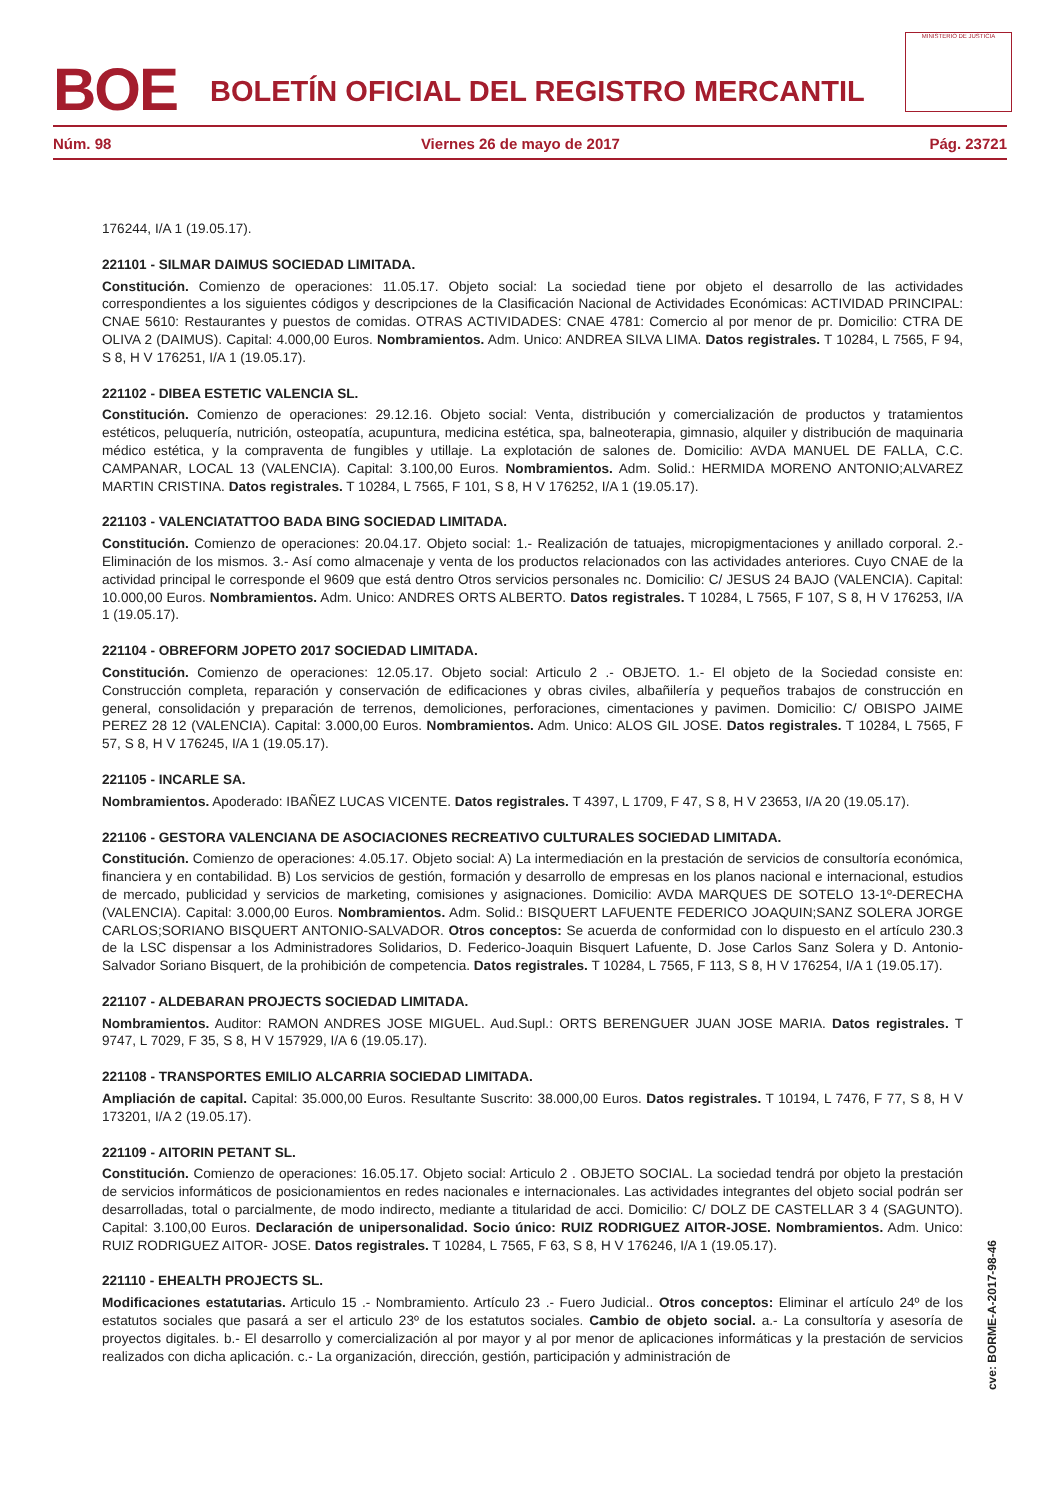BOE
BOLETÍN OFICIAL DEL REGISTRO MERCANTIL
MINISTERIO DE JUSTICIA
Núm. 98 Viernes 26 de mayo de 2017 Pág. 23721
176244, I/A 1 (19.05.17).
221101 - SILMAR DAIMUS SOCIEDAD LIMITADA.
Constitución. Comienzo de operaciones: 11.05.17. Objeto social: La sociedad tiene por objeto el desarrollo de las actividades correspondientes a los siguientes códigos y descripciones de la Clasificación Nacional de Actividades Económicas: ACTIVIDAD PRINCIPAL: CNAE 5610: Restaurantes y puestos de comidas. OTRAS ACTIVIDADES: CNAE 4781: Comercio al por menor de pr. Domicilio: CTRA DE OLIVA 2 (DAIMUS). Capital: 4.000,00 Euros. Nombramientos. Adm. Unico: ANDREA SILVA LIMA. Datos registrales. T 10284, L 7565, F 94, S 8, H V 176251, I/A 1 (19.05.17).
221102 - DIBEA ESTETIC VALENCIA SL.
Constitución. Comienzo de operaciones: 29.12.16. Objeto social: Venta, distribución y comercialización de productos y tratamientos estéticos, peluquería, nutrición, osteopatía, acupuntura, medicina estética, spa, balneoterapia, gimnasio, alquiler y distribución de maquinaria médico estética, y la compraventa de fungibles y utillaje. La explotación de salones de. Domicilio: AVDA MANUEL DE FALLA, C.C. CAMPANAR, LOCAL 13 (VALENCIA). Capital: 3.100,00 Euros. Nombramientos. Adm. Solid.: HERMIDA MORENO ANTONIO;ALVAREZ MARTIN CRISTINA. Datos registrales. T 10284, L 7565, F 101, S 8, H V 176252, I/A 1 (19.05.17).
221103 - VALENCIATATTOO BADA BING SOCIEDAD LIMITADA.
Constitución. Comienzo de operaciones: 20.04.17. Objeto social: 1.- Realización de tatuajes, micropigmentaciones y anillado corporal. 2.- Eliminación de los mismos. 3.- Así como almacenaje y venta de los productos relacionados con las actividades anteriores. Cuyo CNAE de la actividad principal le corresponde el 9609 que está dentro Otros servicios personales nc. Domicilio: C/ JESUS 24 BAJO (VALENCIA). Capital: 10.000,00 Euros. Nombramientos. Adm. Unico: ANDRES ORTS ALBERTO. Datos registrales. T 10284, L 7565, F 107, S 8, H V 176253, I/A 1 (19.05.17).
221104 - OBREFORM JOPETO 2017 SOCIEDAD LIMITADA.
Constitución. Comienzo de operaciones: 12.05.17. Objeto social: Articulo 2 .- OBJETO. 1.- El objeto de la Sociedad consiste en: Construcción completa, reparación y conservación de edificaciones y obras civiles, albañilería y pequeños trabajos de construcción en general, consolidación y preparación de terrenos, demoliciones, perforaciones, cimentaciones y pavimen. Domicilio: C/ OBISPO JAIME PEREZ 28 12 (VALENCIA). Capital: 3.000,00 Euros. Nombramientos. Adm. Unico: ALOS GIL JOSE. Datos registrales. T 10284, L 7565, F 57, S 8, H V 176245, I/A 1 (19.05.17).
221105 - INCARLE SA.
Nombramientos. Apoderado: IBAÑEZ LUCAS VICENTE. Datos registrales. T 4397, L 1709, F 47, S 8, H V 23653, I/A 20 (19.05.17).
221106 - GESTORA VALENCIANA DE ASOCIACIONES RECREATIVO CULTURALES SOCIEDAD LIMITADA.
Constitución. Comienzo de operaciones: 4.05.17. Objeto social: A) La intermediación en la prestación de servicios de consultoría económica, financiera y en contabilidad. B) Los servicios de gestión, formación y desarrollo de empresas en los planos nacional e internacional, estudios de mercado, publicidad y servicios de marketing, comisiones y asignaciones. Domicilio: AVDA MARQUES DE SOTELO 13-1º-DERECHA (VALENCIA). Capital: 3.000,00 Euros. Nombramientos. Adm. Solid.: BISQUERT LAFUENTE FEDERICO JOAQUIN;SANZ SOLERA JORGE CARLOS;SORIANO BISQUERT ANTONIO-SALVADOR. Otros conceptos: Se acuerda de conformidad con lo dispuesto en el artículo 230.3 de la LSC dispensar a los Administradores Solidarios, D. Federico-Joaquin Bisquert Lafuente, D. Jose Carlos Sanz Solera y D. Antonio-Salvador Soriano Bisquert, de la prohibición de competencia. Datos registrales. T 10284, L 7565, F 113, S 8, H V 176254, I/A 1 (19.05.17).
221107 - ALDEBARAN PROJECTS SOCIEDAD LIMITADA.
Nombramientos. Auditor: RAMON ANDRES JOSE MIGUEL. Aud.Supl.: ORTS BERENGUER JUAN JOSE MARIA. Datos registrales. T 9747, L 7029, F 35, S 8, H V 157929, I/A 6 (19.05.17).
221108 - TRANSPORTES EMILIO ALCARRIA SOCIEDAD LIMITADA.
Ampliación de capital. Capital: 35.000,00 Euros. Resultante Suscrito: 38.000,00 Euros. Datos registrales. T 10194, L 7476, F 77, S 8, H V 173201, I/A 2 (19.05.17).
221109 - AITORIN PETANT SL.
Constitución. Comienzo de operaciones: 16.05.17. Objeto social: Articulo 2 . OBJETO SOCIAL. La sociedad tendrá por objeto la prestación de servicios informáticos de posicionamientos en redes nacionales e internacionales. Las actividades integrantes del objeto social podrán ser desarrolladas, total o parcialmente, de modo indirecto, mediante a titularidad de acci. Domicilio: C/ DOLZ DE CASTELLAR 3 4 (SAGUNTO). Capital: 3.100,00 Euros. Declaración de unipersonalidad. Socio único: RUIZ RODRIGUEZ AITOR-JOSE. Nombramientos. Adm. Unico: RUIZ RODRIGUEZ AITOR- JOSE. Datos registrales. T 10284, L 7565, F 63, S 8, H V 176246, I/A 1 (19.05.17).
221110 - EHEALTH PROJECTS SL.
Modificaciones estatutarias. Articulo 15 .- Nombramiento. Artículo 23 .- Fuero Judicial.. Otros conceptos: Eliminar el artículo 24º de los estatutos sociales que pasará a ser el articulo 23º de los estatutos sociales. Cambio de objeto social. a.- La consultoría y asesoría de proyectos digitales. b.- El desarrollo y comercialización al por mayor y al por menor de aplicaciones informáticas y la prestación de servicios realizados con dicha aplicación. c.- La organización, dirección, gestión, participación y administración de
cve: BORME-A-2017-98-46